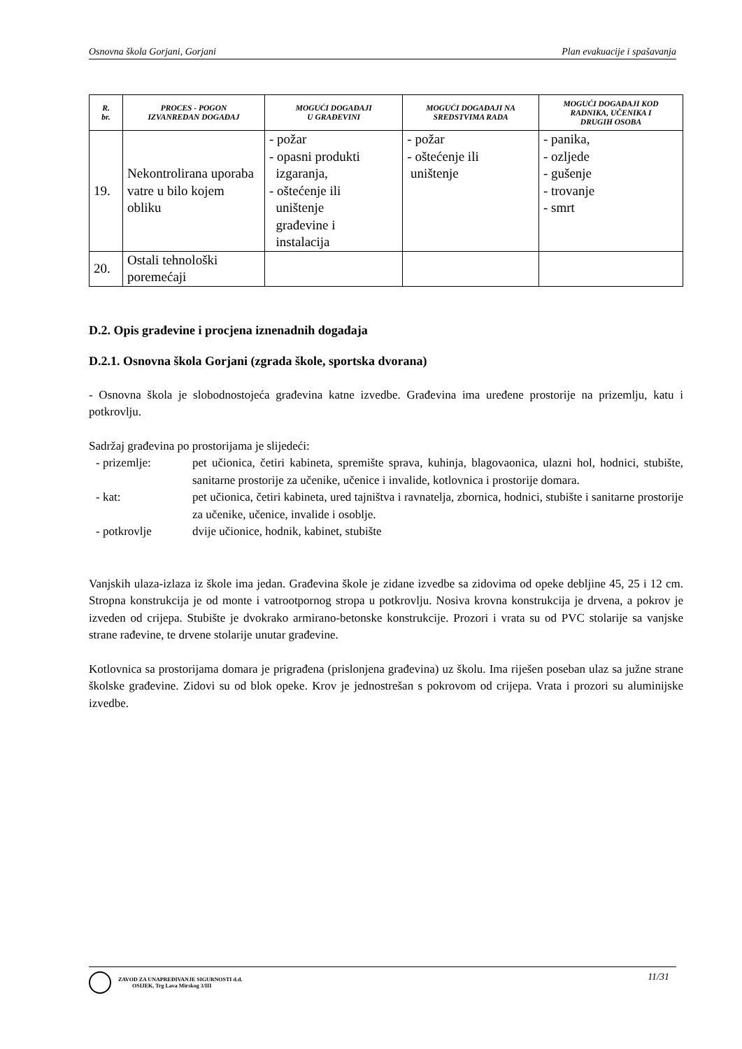Osnovna škola Gorjani, Gorjani Plan evakuacije i spašavanja
| R. br. | PROCES - POGON IZVANREDAN DOGAĐAJ | MOGUĆI DOGAĐAJI U GRAĐEVINI | MOGUĆI DOGAĐAJI NA SREDSTVIMA RADA | MOGUĆI DOGAĐAJI KOD RADNIKA, UČENIKA I DRUGIH OSOBA |
| --- | --- | --- | --- | --- |
| 19. | Nekontrolirana uporaba vatre u bilo kojem obliku | - požar - opasni produkti izgaranja, - oštećenje ili uništenje građevine i instalacija | - požar - oštećenje ili uništenje | - panika, - ozljede - gušenje - trovanje - smrt |
| 20. | Ostali tehnološki poremećaji | | | |
D.2. Opis građevine i procjena iznenadnih događaja
D.2.1. Osnovna škola Gorjani (zgrada škole, sportska dvorana)
- Osnovna škola je slobodnostojeća građevina katne izvedbe. Građevina ima uređene prostorije na prizemlju, katu i potkrovlju.
Sadržaj građevina po prostorijama je slijedeći:
- prizemlje:
pet učionica, četiri kabineta, spremište sprava, kuhinja, blagovaonica, ulazni hol, hodnici, stubište, sanitarne prostorije za učenike, učenice i invalide, kotlovnica i prostorije domara.
- kat:
pet učionica, četiri kabineta, ured tajništva i ravnatelja, zbornica, hodnici, stubište i sanitarne prostorije za učenike, učenice, invalide i osoblje.
- potkrovlje
dvije učionice, hodnik, kabinet, stubište
Vanjskih ulaza-izlaza iz škole ima jedan. Građevina škole je zidane izvedbe sa zidovima od opeke debljine 45, 25 i 12 cm. Stropna konstrukcija je od monte i vatrootpornog stropa u potkrovlju. Nosiva krovna konstrukcija je drvena, a pokrov je izveden od crijepa. Stubište je dvokrako armirano-betonske konstrukcije. Prozori i vrata su od PVC stolarije sa vanjske strane rađevine, te drvene stolarije unutar građevine.
Kotlovnica sa prostorijama domara je prigrađena (prislonjena građevina) uz školu. Ima riješen poseban ulaz sa južne strane školske građevine. Zidovi su od blok opeke. Krov je jednostrešan s pokrovom od crijepa. Vrata i prozori su aluminijske izvedbe.
ZAVOD ZA UNAPREĐIVANJE SIGURNOSTI d.d.
OSIJEK, Trg Lava Mirskog 3/III
11/31